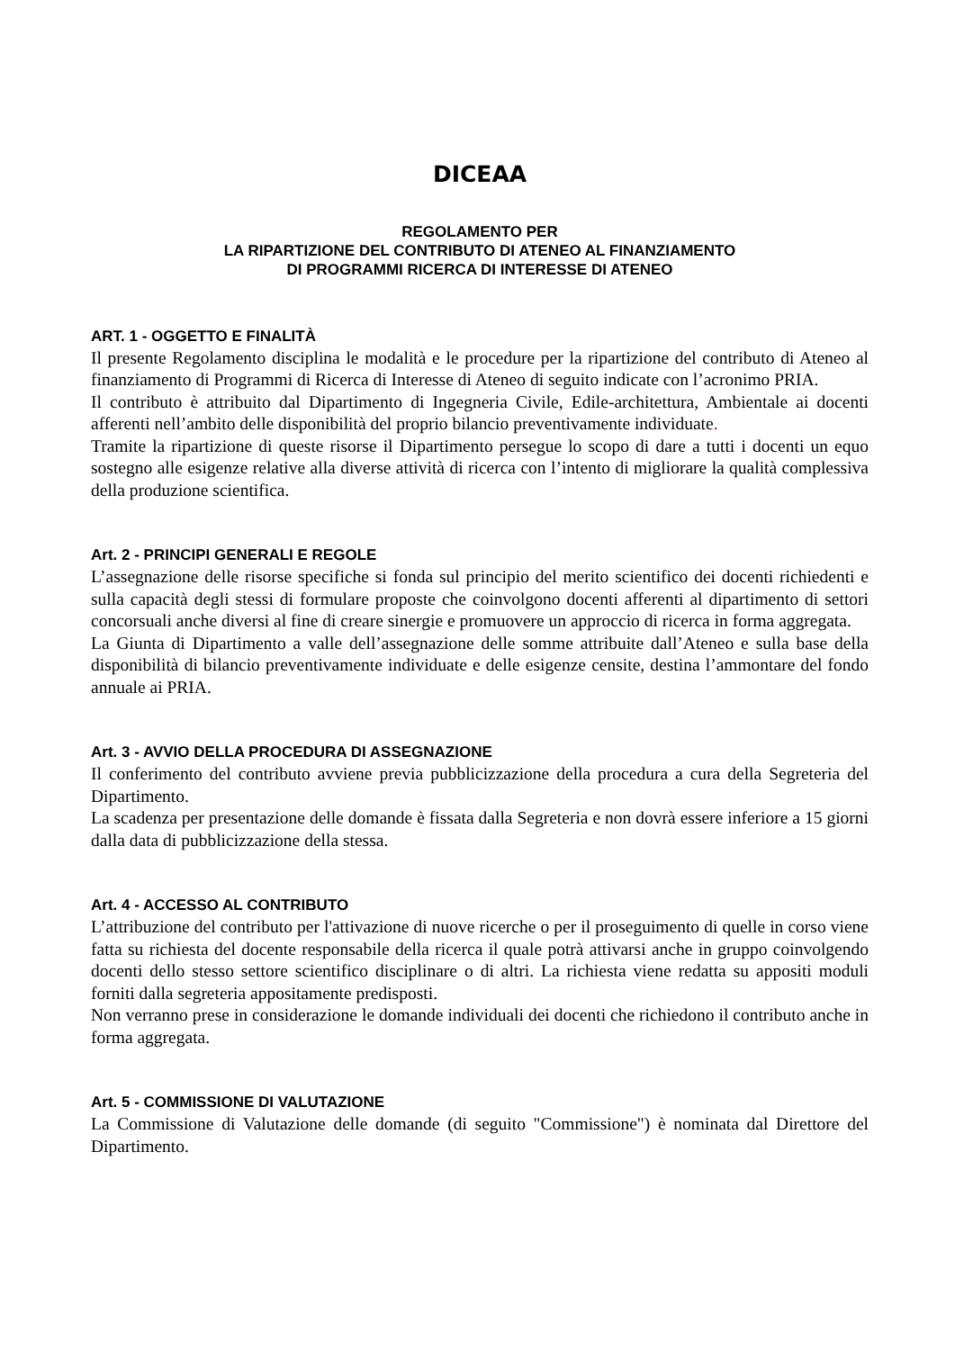DICEAA
REGOLAMENTO PER
LA RIPARTIZIONE DEL CONTRIBUTO DI ATENEO AL FINANZIAMENTO
DI PROGRAMMI RICERCA DI INTERESSE DI ATENEO
ART. 1 - OGGETTO E FINALITÀ
Il presente Regolamento disciplina le modalità e le procedure per la ripartizione del contributo di Ateneo al finanziamento di Programmi di Ricerca di Interesse di Ateneo di seguito indicate con l’acronimo PRIA.
Il contributo è attribuito dal Dipartimento di Ingegneria Civile, Edile-architettura, Ambientale ai docenti afferenti nell’ambito delle disponibilità del proprio bilancio preventivamente individuate.
Tramite la ripartizione di queste risorse il Dipartimento persegue lo scopo di dare a tutti i docenti un equo sostegno alle esigenze relative alla diverse attività di ricerca con l’intento di migliorare la qualità complessiva della produzione scientifica.
Art. 2 - PRINCIPI GENERALI E REGOLE
L’assegnazione delle risorse specifiche si fonda sul principio del merito scientifico dei docenti richiedenti e sulla capacità degli stessi di formulare proposte che coinvolgono docenti afferenti al dipartimento di settori concorsuali anche diversi al fine di creare sinergie e promuovere un approccio di ricerca in forma aggregata.
La Giunta di Dipartimento a valle dell’assegnazione delle somme attribuite dall’Ateneo e sulla base della disponibilità di bilancio preventivamente individuate e delle esigenze censite, destina l’ammontare del fondo annuale ai PRIA.
Art. 3 - AVVIO DELLA PROCEDURA DI ASSEGNAZIONE
Il conferimento del contributo avviene previa pubblicizzazione della procedura a cura della Segreteria del Dipartimento.
La scadenza per presentazione delle domande è fissata dalla Segreteria e non dovrà essere inferiore a 15 giorni dalla data di pubblicizzazione della stessa.
Art. 4 - ACCESSO AL CONTRIBUTO
L’attribuzione del contributo per l'attivazione di nuove ricerche o per il proseguimento di quelle in corso viene fatta su richiesta del docente responsabile della ricerca il quale potrà attivarsi anche in gruppo coinvolgendo docenti dello stesso settore scientifico disciplinare o di altri. La richiesta viene redatta su appositi moduli forniti dalla segreteria appositamente predisposti.
Non verranno prese in considerazione le domande individuali dei docenti che richiedono il contributo anche in forma aggregata.
Art. 5 - COMMISSIONE DI VALUTAZIONE
La Commissione di Valutazione delle domande (di seguito "Commissione") è nominata dal Direttore del Dipartimento.